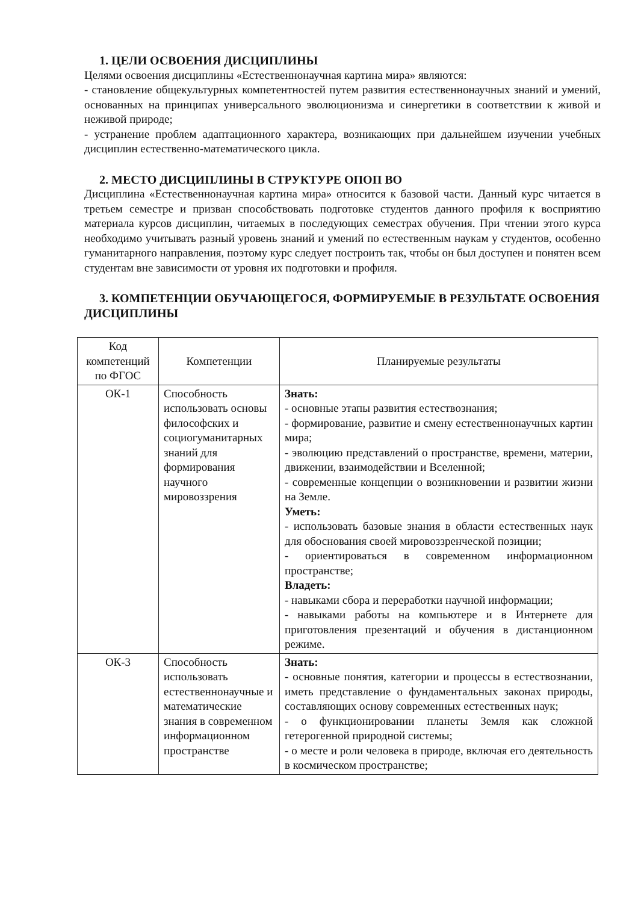1. ЦЕЛИ ОСВОЕНИЯ ДИСЦИПЛИНЫ
Целями освоения дисциплины «Естественнонаучная картина мира» являются:
- становление общекультурных компетентностей путем развития естественнонаучных знаний и умений, основанных на принципах универсального эволюционизма и синергетики в соответствии к живой и неживой природе;
- устранение проблем адаптационного характера, возникающих при дальнейшем изучении учебных дисциплин естественно-математического цикла.
2. МЕСТО ДИСЦИПЛИНЫ В СТРУКТУРЕ ОПОП ВО
Дисциплина «Естественнонаучная картина мира» относится к базовой части. Данный курс читается в третьем семестре и призван способствовать подготовке студентов данного профиля к восприятию материала курсов дисциплин, читаемых в последующих семестрах обучения. При чтении этого курса необходимо учитывать разный уровень знаний и умений по естественным наукам у студентов, особенно гуманитарного направления, поэтому курс следует построить так, чтобы он был доступен и понятен всем студентам вне зависимости от уровня их подготовки и профиля.
3. КОМПЕТЕНЦИИ ОБУЧАЮЩЕГОСЯ, ФОРМИРУЕМЫЕ В РЕЗУЛЬТАТЕ ОСВОЕНИЯ ДИСЦИПЛИНЫ
| Код компетенций по ФГОС | Компетенции | Планируемые результаты |
| --- | --- | --- |
| ОК-1 | Способность использовать основы философских и социогуманитарных знаний для формирования научного мировоззрения | Знать: - основные этапы развития естествознания; - формирование, развитие и смену естественнонаучных картин мира; - эволюцию представлений о пространстве, времени, материи, движении, взаимодействии и Вселенной; - современные концепции о возникновении и развитии жизни на Земле. Уметь: - использовать базовые знания в области естественных наук для обоснования своей мировоззренческой позиции; - ориентироваться в современном информационном пространстве; Владеть: - навыками сбора и переработки научной информации; - навыками работы на компьютере и в Интернете для приготовления презентаций и обучения в дистанционном режиме. |
| ОК-3 | Способность использовать естественнонаучные и математические знания в современном информационном пространстве | Знать: - основные понятия, категории и процессы в естествознании, иметь представление о фундаментальных законах природы, составляющих основу современных естественных наук; - о функционировании планеты Земля как сложной гетерогенной природной системы; - о месте и роли человека в природе, включая его деятельность в космическом пространстве; |